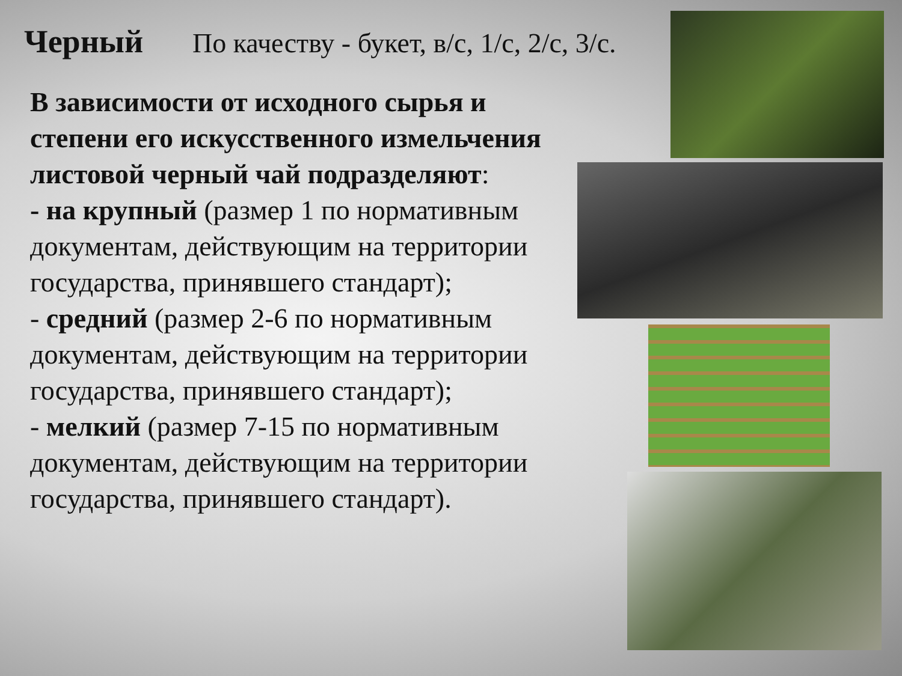Черный
По качеству - букет, в/с, 1/с, 2/с, 3/с.
В зависимости от исходного сырья и степени его искусственного измельчения листовой черный чай подразделяют:
- на крупный (размер 1 по нормативным документам, действующим на территории государства, принявшего стандарт);
- средний (размер 2-6 по нормативным документам, действующим на территории государства, принявшего стандарт);
- мелкий (размер 7-15 по нормативным документам, действующим на территории государства, принявшего стандарт).